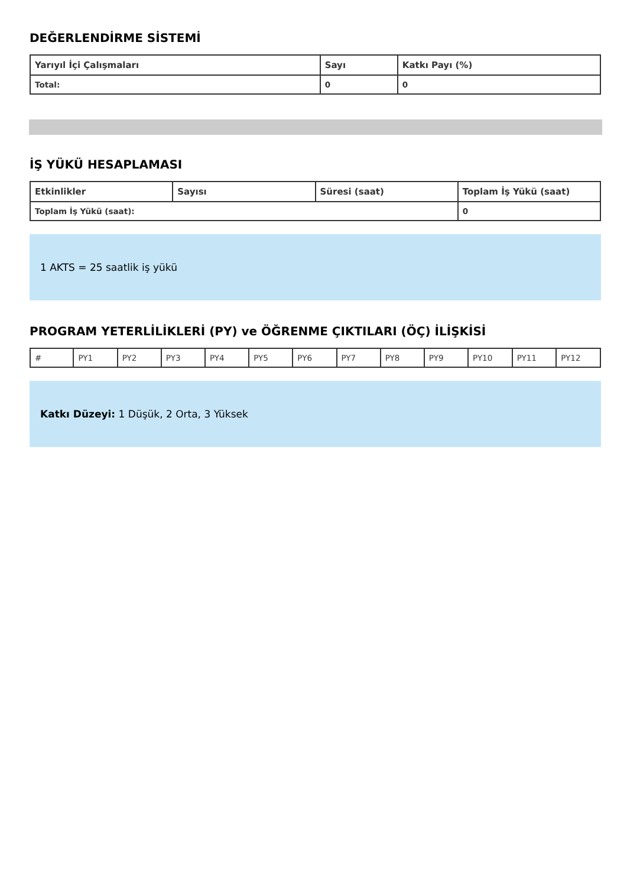DEĞERLENDİRME SİSTEMİ
| Yarıyıl İçi Çalışmaları | Sayı | Katkı Payı (%) |
| --- | --- | --- |
| Total: | 0 | 0 |
İŞ YÜKÜ HESAPLAMASI
| Etkinlikler | Sayısı | Süresi (saat) | Toplam İş Yükü (saat) |
| --- | --- | --- | --- |
| Toplam İş Yükü (saat): | | | 0 |
1 AKTS = 25 saatlik iş yükü
PROGRAM YETERLİLİKLERİ (PY) ve ÖĞRENME ÇIKTILARI (ÖÇ) İLİŞKİSİ
| # | PY1 | PY2 | PY3 | PY4 | PY5 | PY6 | PY7 | PY8 | PY9 | PY10 | PY11 | PY12 |
Katkı Düzeyi: 1 Düşük, 2 Orta, 3 Yüksek